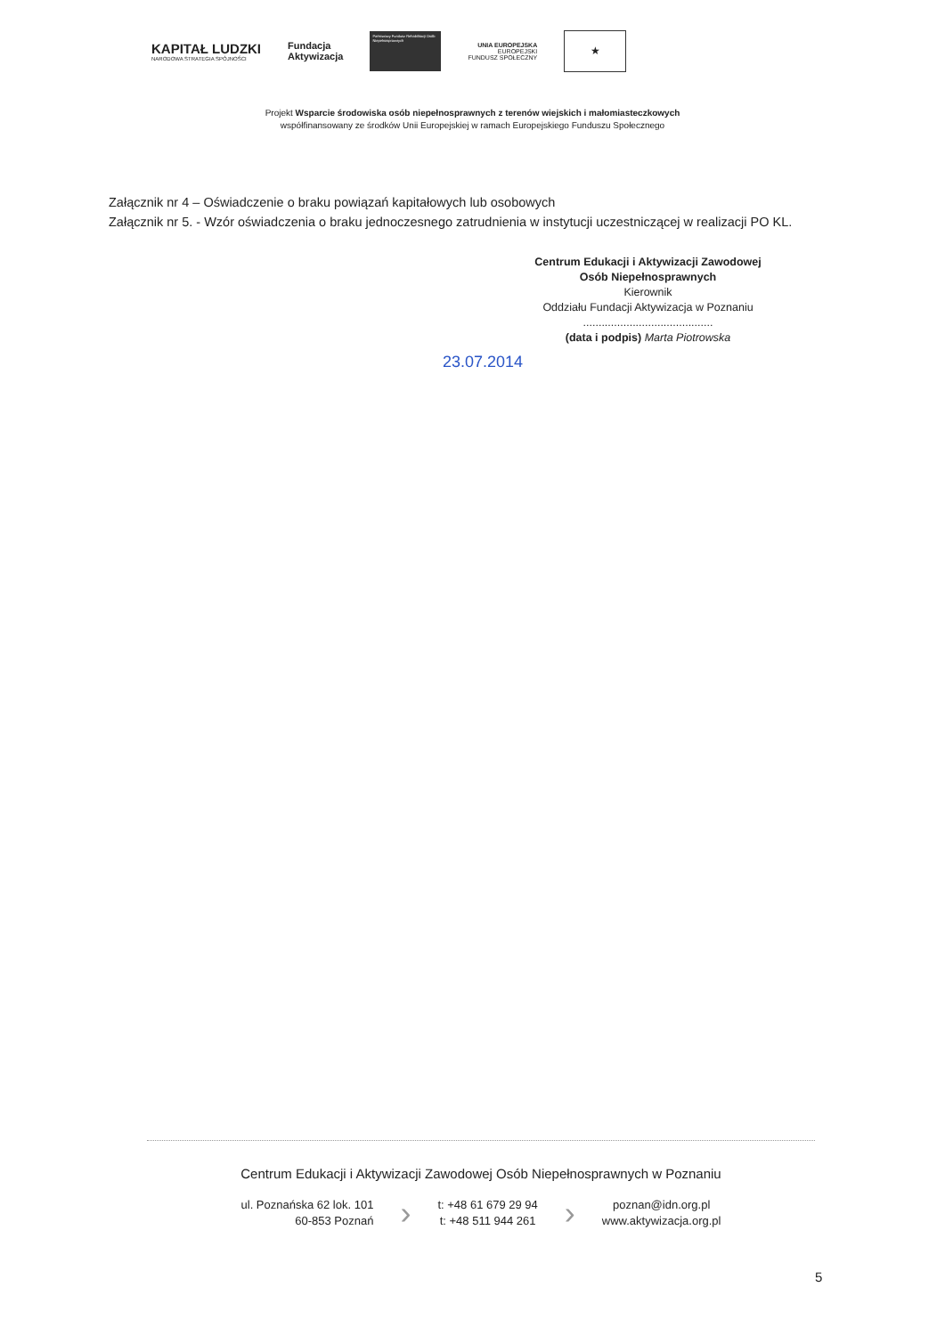KAPITAŁ LUDZKI
NARODOWA STRATEGIA SPÓJNOŚCI
Fundacja
Aktywizacja
Państwowy Fundusz Rehabilitacji Osób Niepełnosprawnych
UNIA EUROPEJSKA
EUROPEJSKI
FUNDUSZ SPOŁECZNY
★
Projekt Wsparcie środowiska osób niepełnosprawnych z terenów wiejskich i małomiasteczkowych
współfinansowany ze środków Unii Europejskiej w ramach Europejskiego Funduszu Społecznego
Załącznik nr 4 – Oświadczenie o braku powiązań kapitałowych lub osobowych
Załącznik nr 5. - Wzór oświadczenia o braku jednoczesnego zatrudnienia w instytucji uczestniczącej w realizacji PO KL.
Centrum Edukacji i Aktywizacji Zawodowej
Osób Niepełnosprawnych
Kierownik
Oddziału Fundacji Aktywizacja w Poznaniu
..........................................
(data i podpis) Marta Piotrowska
23.07.2014
Centrum Edukacji i Aktywizacji Zawodowej Osób Niepełnosprawnych w Poznaniu
ul. Poznańska 62 lok. 101
60-853 Poznań
›
t: +48 61 679 29 94
t: +48 511 944 261
›
poznan@idn.org.pl
www.aktywizacja.org.pl
5